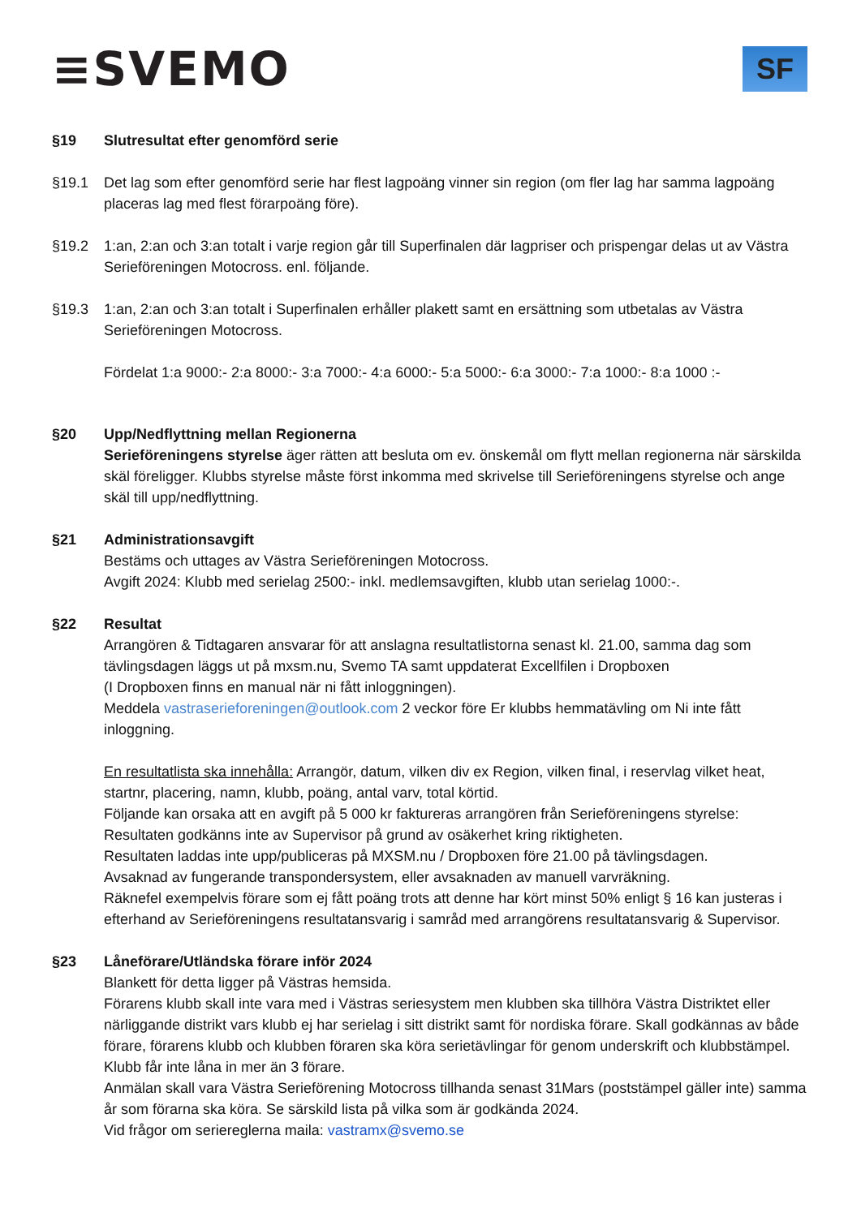≡SVEMO
SF
§19 Slutresultat efter genomförd serie
§19.1 Det lag som efter genomförd serie har flest lagpoäng vinner sin region (om fler lag har samma lagpoäng placeras lag med flest förarpoäng före).
§19.2 1:an, 2:an och 3:an totalt i varje region går till Superfinalen där lagpriser och prispengar delas ut av Västra Serieföreningen Motocross. enl. följande.
§19.3 1:an, 2:an och 3:an totalt i Superfinalen erhåller plakett samt en ersättning som utbetalas av Västra Serieföreningen Motocross.
Fördelat 1:a 9000:- 2:a 8000:- 3:a 7000:- 4:a 6000:- 5:a 5000:- 6:a 3000:- 7:a 1000:- 8:a 1000 :-
§20 Upp/Nedflyttning mellan Regionerna
Serieföreningens styrelse äger rätten att besluta om ev. önskemål om flytt mellan regionerna när särskilda skäl föreligger. Klubbs styrelse måste först inkomma med skrivelse till Serieföreningens styrelse och ange skäl till upp/nedflyttning.
§21 Administrationsavgift
Bestäms och uttages av Västra Serieföreningen Motocross.
Avgift 2024: Klubb med serielag 2500:- inkl. medlemsavgiften, klubb utan serielag 1000:-.
§22 Resultat
Arrangören & Tidtagaren ansvarar för att anslagna resultatlistorna senast kl. 21.00, samma dag som tävlingsdagen läggs ut på mxsm.nu, Svemo TA samt uppdaterat Excellfilen i Dropboxen
(I Dropboxen finns en manual när ni fått inloggningen).
Meddela vastraserieforeningen@outlook.com 2 veckor före Er klubbs hemmatävling om Ni inte fått inloggning.
En resultatlista ska innehålla: Arrangör, datum, vilken div ex Region, vilken final, i reservlag vilket heat, startnr, placering, namn, klubb, poäng, antal varv, total körtid.
Följande kan orsaka att en avgift på 5 000 kr faktureras arrangören från Serieföreningens styrelse:
Resultaten godkänns inte av Supervisor på grund av osäkerhet kring riktigheten.
Resultaten laddas inte upp/publiceras på MXSM.nu / Dropboxen före 21.00 på tävlingsdagen.
Avsaknad av fungerande transpondersystem, eller avsaknaden av manuell varvräkning.
Räknefel exempelvis förare som ej fått poäng trots att denne har kört minst 50% enligt § 16 kan justeras i efterhand av Serieföreningens resultatansvarig i samråd med arrangörens resultatansvarig & Supervisor.
§23 Låneförare/Utländska förare inför 2024
Blankett för detta ligger på Västras hemsida.
Förarens klubb skall inte vara med i Västras seriesystem men klubben ska tillhöra Västra Distriktet eller närliggande distrikt vars klubb ej har serielag i sitt distrikt samt för nordiska förare. Skall godkännas av både förare, förarens klubb och klubben föraren ska köra serietävlingar för genom underskrift och klubbstämpel.
Klubb får inte låna in mer än 3 förare.
Anmälan skall vara Västra Serieförening Motocross tillhanda senast 31Mars (poststämpel gäller inte) samma år som förarna ska köra. Se särskild lista på vilka som är godkända 2024.
Vid frågor om seriereglerna maila: vastramx@svemo.se